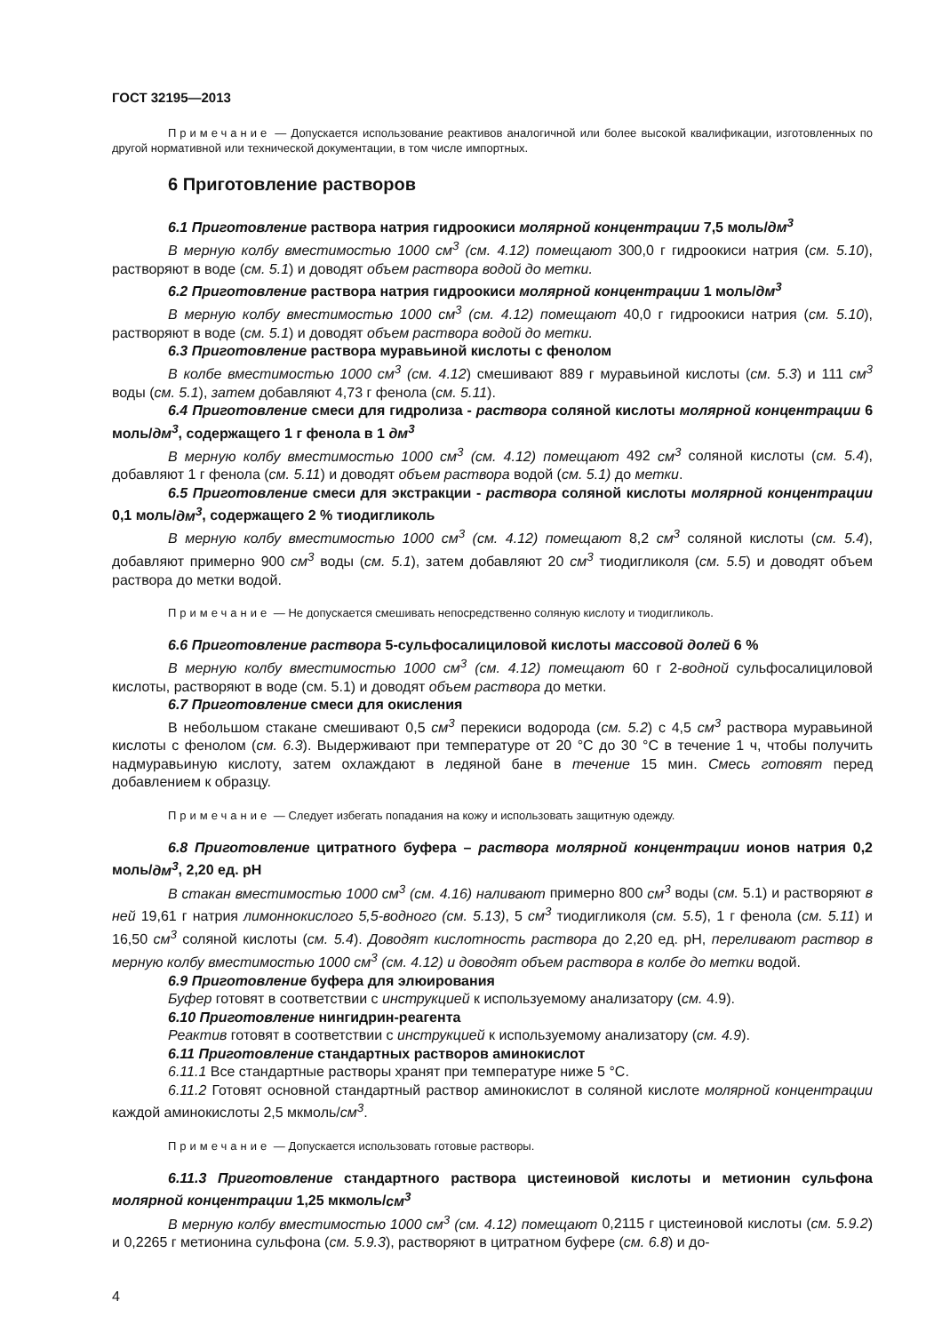ГОСТ 32195—2013
Примечание — Допускается использование реактивов аналогичной или более высокой квалификации, изготовленных по другой нормативной или технической документации, в том числе импортных.
6 Приготовление растворов
6.1 Приготовление раствора натрия гидроокиси молярной концентрации 7,5 моль/дм<sup>3</sup>
В мерную колбу вместимостью 1000 см<sup>3</sup> (см. 4.12) помещают 300,0 г гидроокиси натрия (см. 5.10), растворяют в воде (см. 5.1) и доводят объем раствора водой до метки.
6.2 Приготовление раствора натрия гидроокиси молярной концентрации 1 моль/дм<sup>3</sup>
В мерную колбу вместимостью 1000 см<sup>3</sup> (см. 4.12) помещают 40,0 г гидроокиси натрия (см. 5.10), растворяют в воде (см. 5.1) и доводят объем раствора водой до метки.
6.3 Приготовление раствора муравьиной кислоты с фенолом
В колбе вместимостью 1000 см<sup>3</sup> (см. 4.12) смешивают 889 г муравьиной кислоты (см. 5.3) и 111 см<sup>3</sup> воды (см. 5.1), затем добавляют 4,73 г фенола (см. 5.11).
6.4 Приготовление смеси для гидролиза - раствора соляной кислоты молярной концентрации 6 моль/дм<sup>3</sup>, содержащего 1 г фенола в 1 дм<sup>3</sup>
В мерную колбу вместимостью 1000 см<sup>3</sup> (см. 4.12) помещают 492 см<sup>3</sup> соляной кислоты (см. 5.4), добавляют 1 г фенола (см. 5.11) и доводят объем раствора водой (см. 5.1) до метки.
6.5 Приготовление смеси для экстракции - раствора соляной кислоты молярной концентрации 0,1 моль/дм<sup>3</sup>, содержащего 2 % тиодигликоль
В мерную колбу вместимостью 1000 см<sup>3</sup> (см. 4.12) помещают 8,2 см<sup>3</sup> соляной кислоты (см. 5.4), добавляют примерно 900 см<sup>3</sup> воды (см. 5.1), затем добавляют 20 см<sup>3</sup> тиодигликоля (см. 5.5) и доводят объем раствора до метки водой.
Примечание — Не допускается смешивать непосредственно соляную кислоту и тиодигликоль.
6.6 Приготовление раствора 5-сульфосалициловой кислоты массовой долей 6 %
В мерную колбу вместимостью 1000 см<sup>3</sup> (см. 4.12) помещают 60 г 2-водной сульфосалициловой кислоты, растворяют в воде (см. 5.1) и доводят объем раствора до метки.
6.7 Приготовление смеси для окисления
В небольшом стакане смешивают 0,5 см<sup>3</sup> перекиси водорода (см. 5.2) с 4,5 см<sup>3</sup> раствора муравьиной кислоты с фенолом (см. 6.3). Выдерживают при температуре от 20 °С до 30 °С в течение 1 ч, чтобы получить надмуравьиную кислоту, затем охлаждают в ледяной бане в течение 15 мин. Смесь готовят перед добавлением к образцу.
Примечание — Следует избегать попадания на кожу и использовать защитную одежду.
6.8 Приготовление цитратного буфера – раствора молярной концентрации ионов натрия 0,2 моль/дм<sup>3</sup>, 2,20 ед. pH
В стакан вместимостью 1000 см<sup>3</sup> (см. 4.16) наливают примерно 800 см<sup>3</sup> воды (см. 5.1) и растворяют в ней 19,61 г натрия лимоннокислого 5,5-водного (см. 5.13), 5 см<sup>3</sup> тиодигликоля (см. 5.5), 1 г фенола (см. 5.11) и 16,50 см<sup>3</sup> соляной кислоты (см. 5.4). Доводят кислотность раствора до 2,20 ед. pH, переливают раствор в мерную колбу вместимостью 1000 см<sup>3</sup> (см. 4.12) и доводят объем раствора в колбе до метки водой.
6.9 Приготовление буфера для элюирования
Буфер готовят в соответствии с инструкцией к используемому анализатору (см. 4.9).
6.10 Приготовление нингидрин-реагента
Реактив готовят в соответствии с инструкцией к используемому анализатору (см. 4.9).
6.11 Приготовление стандартных растворов аминокислот
6.11.1 Все стандартные растворы хранят при температуре ниже 5 °С.
6.11.2 Готовят основной стандартный раствор аминокислот в соляной кислоте молярной концентрации каждой аминокислоты 2,5 мкмоль/см<sup>3</sup>.
Примечание — Допускается использовать готовые растворы.
6.11.3 Приготовление стандартного раствора цистеиновой кислоты и метионин сульфона молярной концентрации 1,25 мкмоль/см<sup>3</sup>
В мерную колбу вместимостью 1000 см<sup>3</sup> (см. 4.12) помещают 0,2115 г цистеиновой кислоты (см. 5.9.2) и 0,2265 г метионина сульфона (см. 5.9.3), растворяют в цитратном буфере (см. 6.8) и до-
4